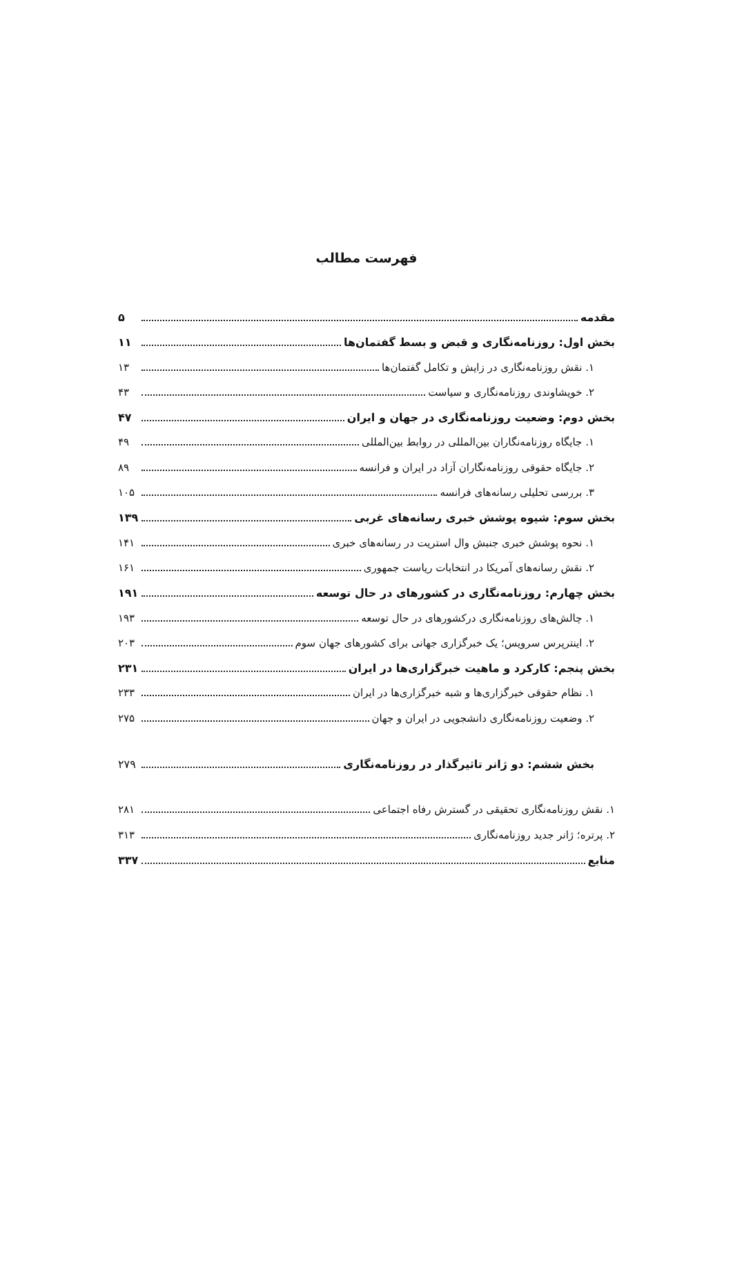فهرست مطالب
مقدمه ۵
بخش اول: روزنامه‌نگاری و قبض و بسط گفتمان‌ها ۱۱
۱. نقش روزنامه‌نگاری در زایش و تکامل گفتمان‌ها ۱۳
۲. خویشاوندی روزنامه‌نگاری و سیاست ۴۳
بخش دوم: وضعیت روزنامه‌نگاری در جهان و ایران ۴۷
۱. جایگاه روزنامه‌نگاران بین‌المللی در روابط بین‌المللی ۴۹
۲. جایگاه حقوقی روزنامه‌نگاران آزاد در ایران و فرانسه ۸۹
۳. بررسی تحلیلی رسانه‌های فرانسه ۱۰۵
بخش سوم: شیوه پوشش خبری رسانه‌های غربی ۱۳۹
۱. نحوه پوشش خبری جنبش وال استریت در رسانه‌های خبری ۱۴۱
۲. نقش رسانه‌های آمریکا در انتخابات ریاست جمهوری ۱۶۱
بخش چهارم: روزنامه‌نگاری در کشورهای در حال توسعه ۱۹۱
۱. چالش‌های روزنامه‌نگاری درکشورهای در حال توسعه ۱۹۳
۲. اینترپرس سرویس؛ یک خبرگزاری جهانی برای کشورهای جهان سوم ۲۰۳
بخش پنجم: کارکرد و ماهیت خبرگزاری‌ها در ایران ۲۳۱
۱. نظام حقوقی خبرگزاری‌ها و شبه خبرگزاری‌ها در ایران ۲۳۳
۲. وضعیت روزنامه‌نگاری دانشجویی در ایران و جهان ۲۷۵
بخش ششم: دو ژانر تاثیرگذار در روزنامه‌نگاری ۲۷۹
۱. نقش روزنامه‌نگاری تحقیقی در گسترش رفاه اجتماعی ۲۸۱
۲. پرتره؛ ژانر جدید روزنامه‌نگاری ۳۱۳
منابع ۳۳۷